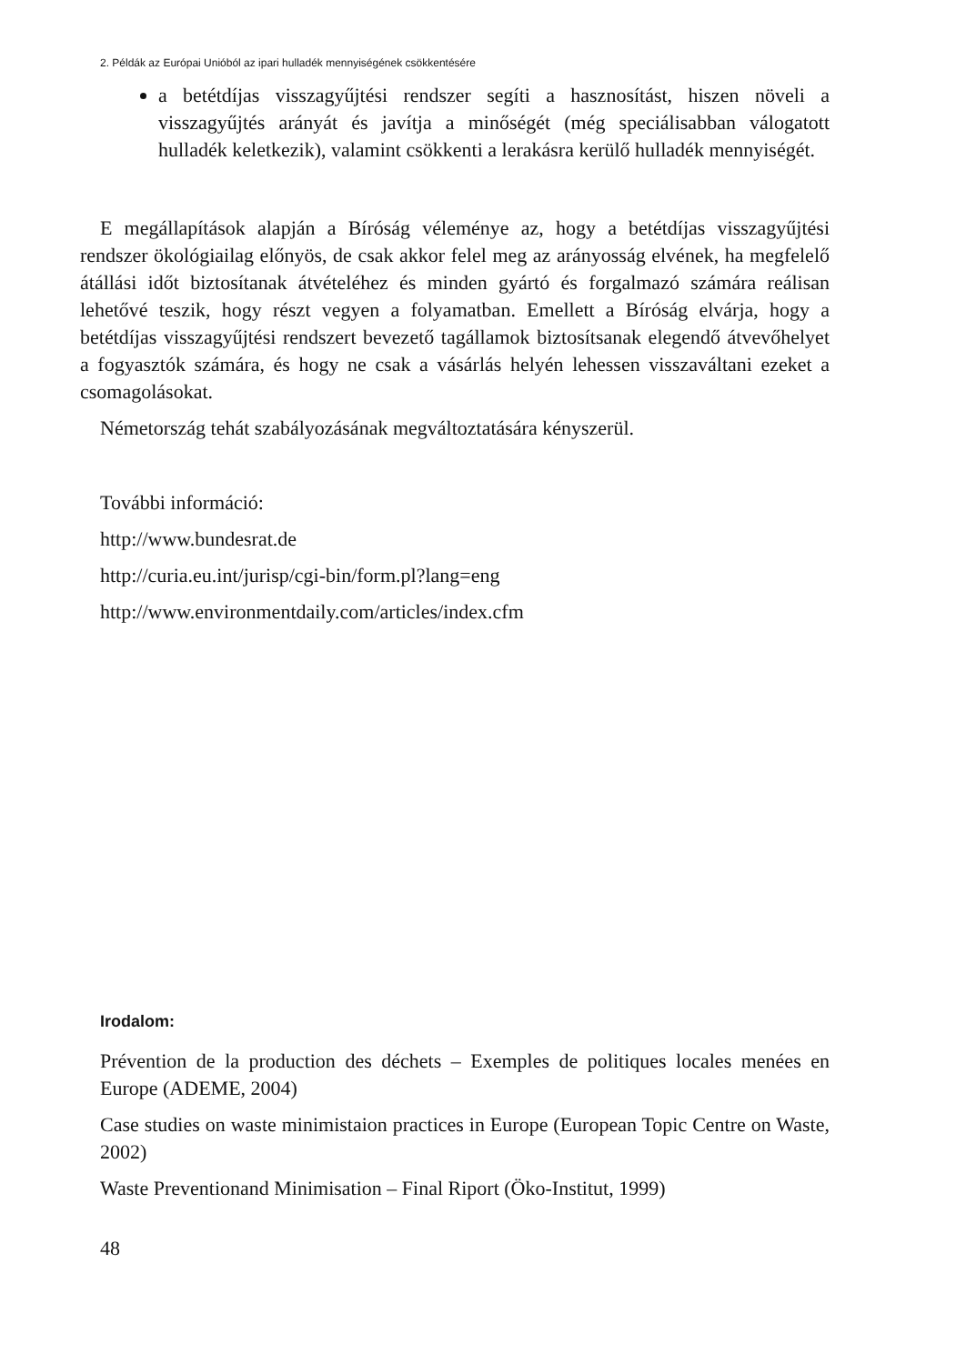2. Példák az Európai Unióból az ipari hulladék mennyiségének csökkentésére
a betétdíjas visszagyűjtési rendszer segíti a hasznosítást, hiszen növeli a visszagyűjtés arányát és javítja a minőségét (még speciálisabban válogatott hulladék keletkezik), valamint csökkenti a lerakásra kerülő hulladék mennyiségét.
E megállapítások alapján a Bíróság véleménye az, hogy a betétdíjas visszagyűjtési rendszer ökológiailag előnyös, de csak akkor felel meg az arányosság elvének, ha megfelelő átállási időt biztosítanak átvételéhez és minden gyártó és forgalmazó számára reálisan lehetővé teszik, hogy részt vegyen a folyamatban. Emellett a Bíróság elvárja, hogy a betétdíjas visszagyűjtési rendszert bevezető tagállamok biztosítsanak elegendő átvevőhelyet a fogyasztók számára, és hogy ne csak a vásárlás helyén lehessen visszaváltani ezeket a csomagolásokat.
Németország tehát szabályozásának megváltoztatására kényszerül.
További információ:
http://www.bundesrat.de
http://curia.eu.int/jurisp/cgi-bin/form.pl?lang=eng
http://www.environmentdaily.com/articles/index.cfm
Irodalom:
Prévention de la production des déchets – Exemples de politiques locales menées en Europe (ADEME, 2004)
Case studies on waste minimistaion practices in Europe (European Topic Centre on Waste, 2002)
Waste Preventionand Minimisation – Final Riport (Öko-Institut, 1999)
48